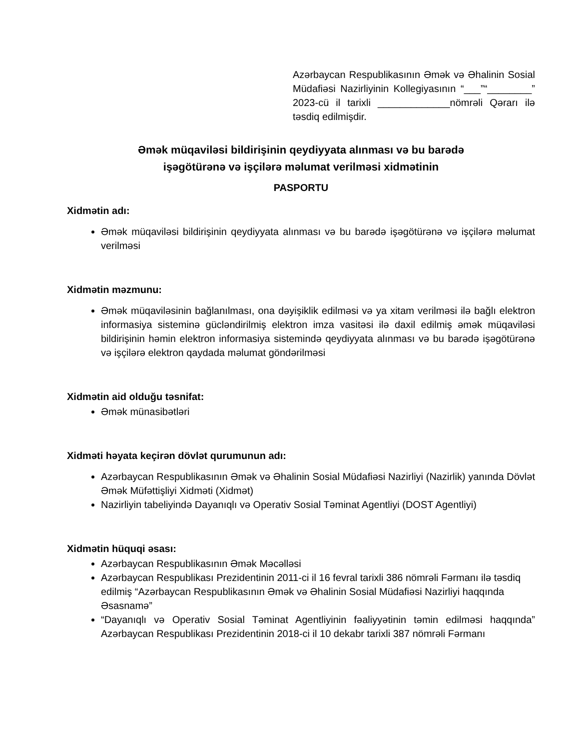Azərbaycan Respublikasının Əmək və Əhalinin Sosial Müdafiəsi Nazirliyinin Kollegiyasının “___”“________” 2023-cü il tarixli _____________nömrəli Qərarı ilə təsdiq edilmişdir.
Əmək müqaviləsi bildirişinin qeydiyyata alınması və bu barədə
işəgötürənə və işçilərə məlumat verilməsi xidmətinin
PASPORTU
Xidmətin adı:
Əmək müqaviləsi bildirişinin qeydiyyata alınması və bu barədə işəgötürənə və işçilərə məlumat verilməsi
Xidmətin məzmunu:
Əmək müqaviləsinin bağlanılması, ona dəyişiklik edilməsi və ya xitam verilməsi ilə bağlı elektron informasiya sisteminə gücləndirilmiş elektron imza vasitəsi ilə daxil edilmiş əmək müqaviləsi bildirişinin həmin elektron informasiya sistemində qeydiyyata alınması və bu barədə işəgötürənə və işçilərə elektron qaydada məlumat göndərilməsi
Xidmətin aid olduğu təsnifat:
Əmək münasibətləri
Xidməti həyata keçirən dövlət qurumunun adı:
Azərbaycan Respublikasının Əmək və Əhalinin Sosial Müdafiəsi Nazirliyi (Nazirlik) yanında Dövlət Əmək Müfəttişliyi Xidməti (Xidmət)
Nazirliyin tabeliyində Dayanıqlı və Operativ Sosial Təminat Agentliyi (DOST Agentliyi)
Xidmətin hüquqi əsası:
Azərbaycan Respublikasının Əmək Məcəlləsi
Azərbaycan Respublikası Prezidentinin 2011-ci il 16 fevral tarixli 386 nömrəli Fərmanı ilə təsdiq edilmiş “Azərbaycan Respublikasının Əmək və Əhalinin Sosial Müdafiəsi Nazirliyi haqqında Əsasnamə”
“Dayanıqlı və Operativ Sosial Təminat Agentliyinin fəaliyyətinin təmin edilməsi haqqında” Azərbaycan Respublikası Prezidentinin 2018-ci il 10 dekabr tarixli 387 nömrəli Fərmanı